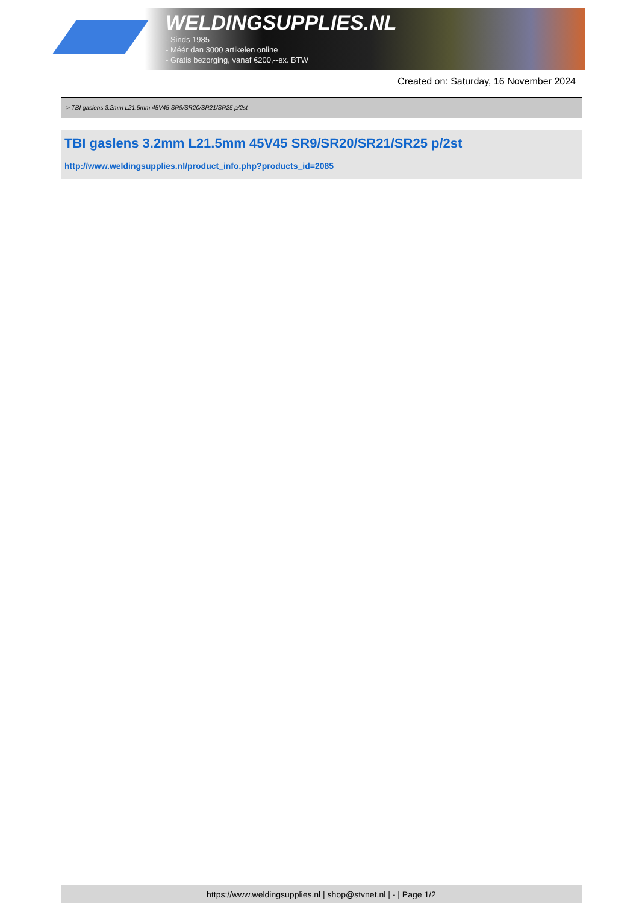WELDINGSUPPLIES.NL
- Sinds 1985
- Méér dan 3000 artikelen online
- Gratis bezorging, vanaf €200,--ex. BTW
Created on: Saturday, 16 November 2024
> TBI gaslens 3.2mm L21.5mm 45V45 SR9/SR20/SR21/SR25 p/2st
TBI gaslens 3.2mm L21.5mm 45V45 SR9/SR20/SR21/SR25 p/2st
http://www.weldingsupplies.nl/product_info.php?products_id=2085
https://www.weldingsupplies.nl | shop@stvnet.nl | - | Page 1/2